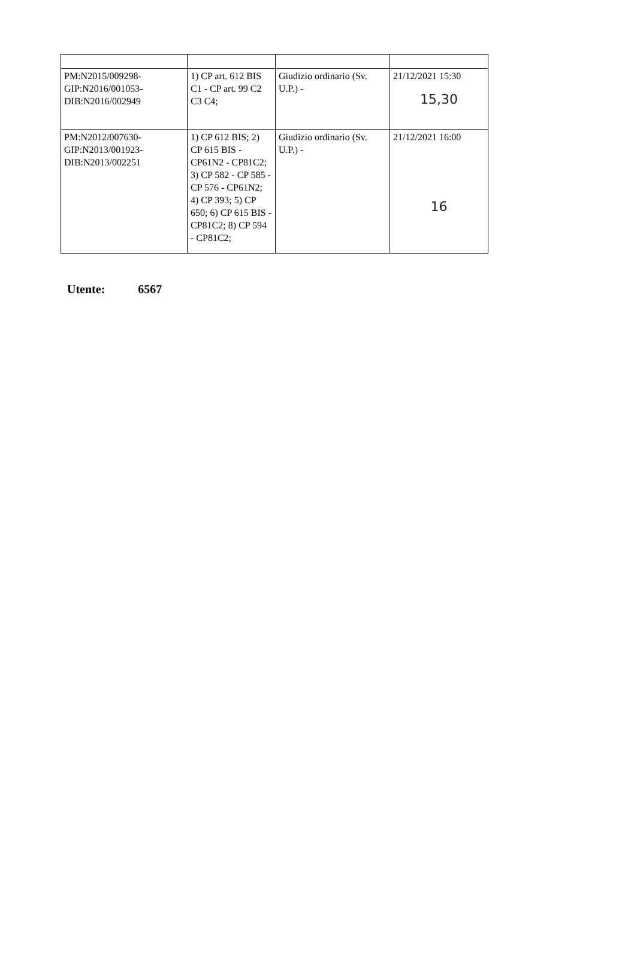| PM:N2015/009298- GIP:N2016/001053- DIB:N2016/002949 | 1) CP art. 612 BIS C1 - CP art. 99 C2 C3 C4; | Giudizio ordinario (Sv. U.P.) - | 21/12/2021 15:30 15,30 |
| PM:N2012/007630- GIP:N2013/001923- DIB:N2013/002251 | 1) CP 612 BIS; 2) CP 615 BIS - CP61N2 - CP81C2; 3) CP 582 - CP 585 - CP 576 - CP61N2; 4) CP 393; 5) CP 650; 6) CP 615 BIS - CP81C2; 8) CP 594 - CP81C2; | Giudizio ordinario (Sv. U.P.) - | 21/12/2021 16:00 16 |
Utente: 6567